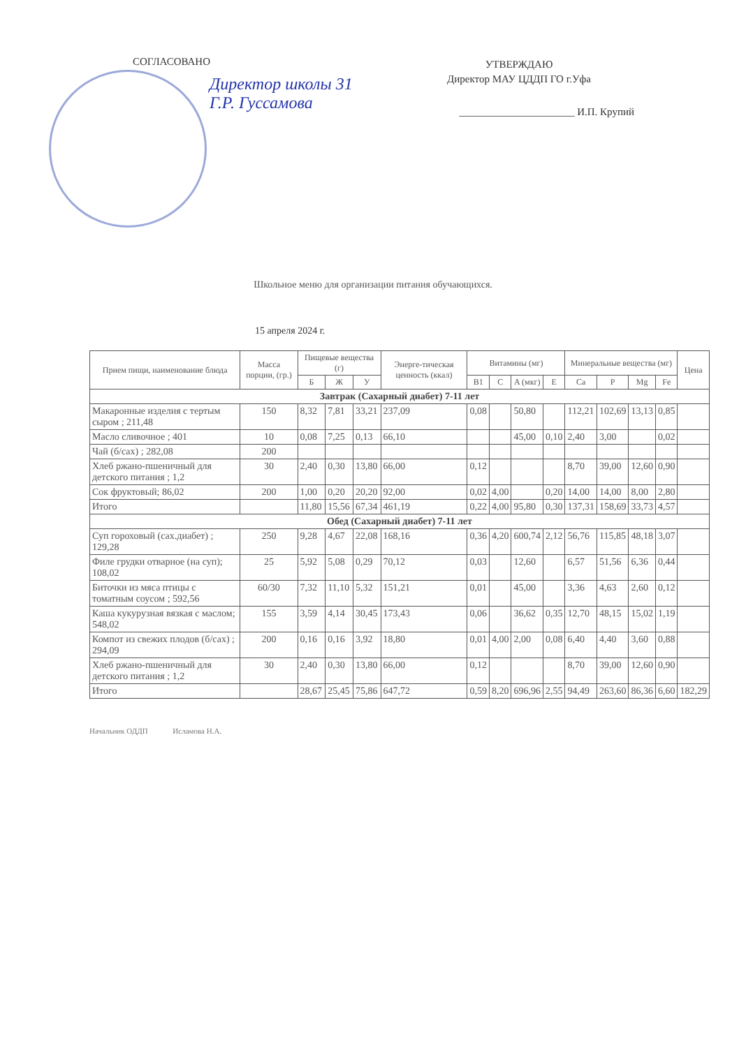СОГЛАСОВАНО
Директор школы 31
Г.Р. Гуссамова
УТВЕРЖДАЮ
Директор МАУ ЦДДП ГО г.Уфа
______________________ И.П. Крупий
Школьное меню для организации питания обучающихся.
15 апреля 2024 г.
| Прием пищи, наименование блюда | Масса порции, (гр.) | Пищевые вещества (г) | | | Энерге-тическая ценность (ккал) | Витамины (мг) | | | | Минеральные вещества (мг) | | | | Цена |
| --- | --- | --- | --- | --- | --- | --- | --- | --- | --- | --- | --- | --- | --- | --- |
| | | Б | Ж | У | | B1 | C | A (мкг) | E | Ca | P | Mg | Fe | |
| Завтрак (Сахарный диабет) 7-11 лет | | | | | | | | | | | | | | |
| Макаронные изделия с тертым сыром ; 211,48 | 150 | 8,32 | 7,81 | 33,21 | 237,09 | 0,08 | | 50,80 | | 112,21 | 102,69 | 13,13 | 0,85 | |
| Масло сливочное ; 401 | 10 | 0,08 | 7,25 | 0,13 | 66,10 | | | 45,00 | 0,10 | 2,40 | 3,00 | | 0,02 | |
| Чай (б/сах) ; 282,08 | 200 | | | | | | | | | | | | | |
| Хлеб ржано-пшеничный для детского питания ; 1,2 | 30 | 2,40 | 0,30 | 13,80 | 66,00 | 0,12 | | | | 8,70 | 39,00 | 12,60 | 0,90 | |
| Сок фруктовый; 86,02 | 200 | 1,00 | 0,20 | 20,20 | 92,00 | 0,02 | 4,00 | | 0,20 | 14,00 | 14,00 | 8,00 | 2,80 | |
| Итого | | 11,80 | 15,56 | 67,34 | 461,19 | 0,22 | 4,00 | 95,80 | 0,30 | 137,31 | 158,69 | 33,73 | 4,57 | |
| Обед (Сахарный диабет) 7-11 лет | | | | | | | | | | | | | | |
| Суп гороховый (сах.диабет) ; 129,28 | 250 | 9,28 | 4,67 | 22,08 | 168,16 | 0,36 | 4,20 | 600,74 | 2,12 | 56,76 | 115,85 | 48,18 | 3,07 | |
| Филе грудки отварное (на суп); 108,02 | 25 | 5,92 | 5,08 | 0,29 | 70,12 | 0,03 | | 12,60 | | 6,57 | 51,56 | 6,36 | 0,44 | |
| Биточки из мяса птицы с томатным соусом ; 592,56 | 60/30 | 7,32 | 11,10 | 5,32 | 151,21 | 0,01 | | 45,00 | | 3,36 | 4,63 | 2,60 | 0,12 | |
| Каша кукурузная вязкая с маслом; 548,02 | 155 | 3,59 | 4,14 | 30,45 | 173,43 | 0,06 | | 36,62 | 0,35 | 12,70 | 48,15 | 15,02 | 1,19 | |
| Компот из свежих плодов (б/сах) ; 294,09 | 200 | 0,16 | 0,16 | 3,92 | 18,80 | 0,01 | 4,00 | 2,00 | 0,08 | 6,40 | 4,40 | 3,60 | 0,88 | |
| Хлеб ржано-пшеничный для детского питания ; 1,2 | 30 | 2,40 | 0,30 | 13,80 | 66,00 | 0,12 | | | | 8,70 | 39,00 | 12,60 | 0,90 | |
| Итого | | 28,67 | 25,45 | 75,86 | 647,72 | 0,59 | 8,20 | 696,96 | 2,55 | 94,49 | 263,60 | 86,36 | 6,60 | 182,29 |
Начальник ОДДП Исламова Н.А.